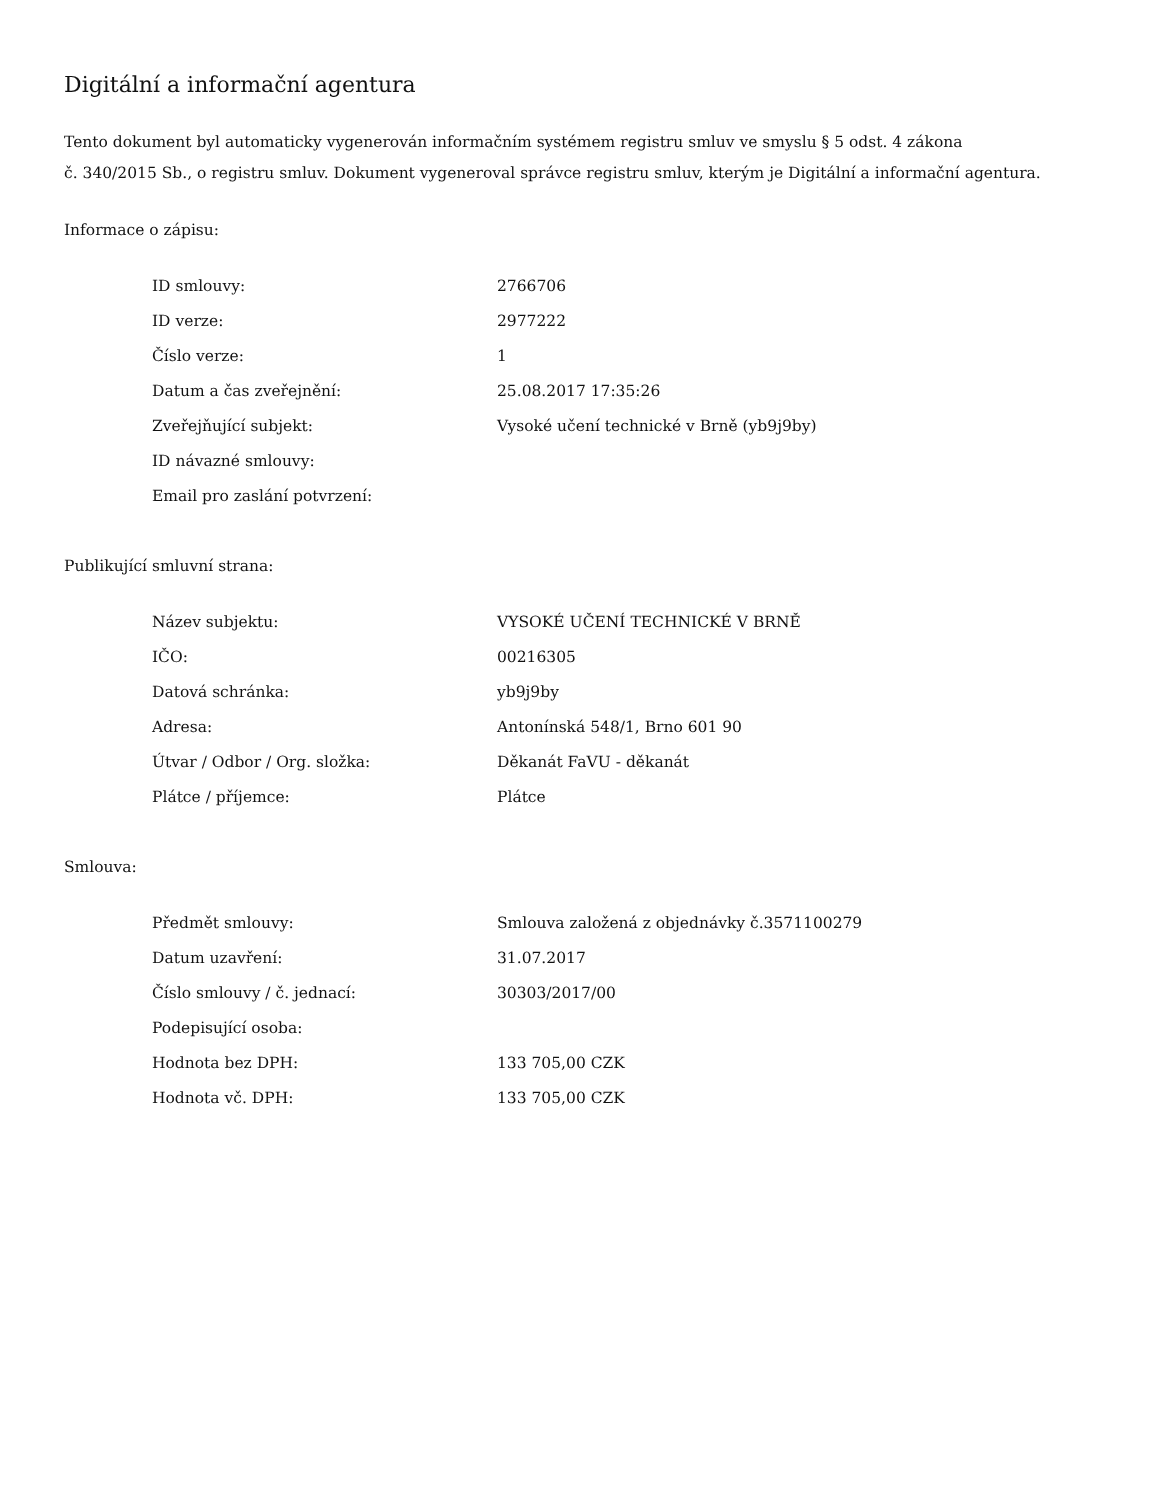Digitální a informační agentura
Tento dokument byl automaticky vygenerován informačním systémem registru smluv ve smyslu § 5 odst. 4 zákona
č. 340/2015 Sb., o registru smluv. Dokument vygeneroval správce registru smluv, kterým je Digitální a informační agentura.
Informace o zápisu:
| ID smlouvy: | 2766706 |
| ID verze: | 2977222 |
| Číslo verze: | 1 |
| Datum a čas zveřejnění: | 25.08.2017 17:35:26 |
| Zveřejňující subjekt: | Vysoké učení technické v Brně (yb9j9by) |
| ID návazné smlouvy: | |
| Email pro zaslání potvrzení: | |
Publikující smluvní strana:
| Název subjektu: | VYSOKÉ UČENÍ TECHNICKÉ V BRNĚ |
| IČO: | 00216305 |
| Datová schránka: | yb9j9by |
| Adresa: | Antonínská 548/1, Brno 601 90 |
| Útvar / Odbor / Org. složka: | Děkanát FaVU - děkanát |
| Plátce / příjemce: | Plátce |
Smlouva:
| Předmět smlouvy: | Smlouva založená z objednávky č.3571100279 |
| Datum uzavření: | 31.07.2017 |
| Číslo smlouvy / č. jednací: | 30303/2017/00 |
| Podepisující osoba: | |
| Hodnota bez DPH: | 133 705,00 CZK |
| Hodnota vč. DPH: | 133 705,00 CZK |